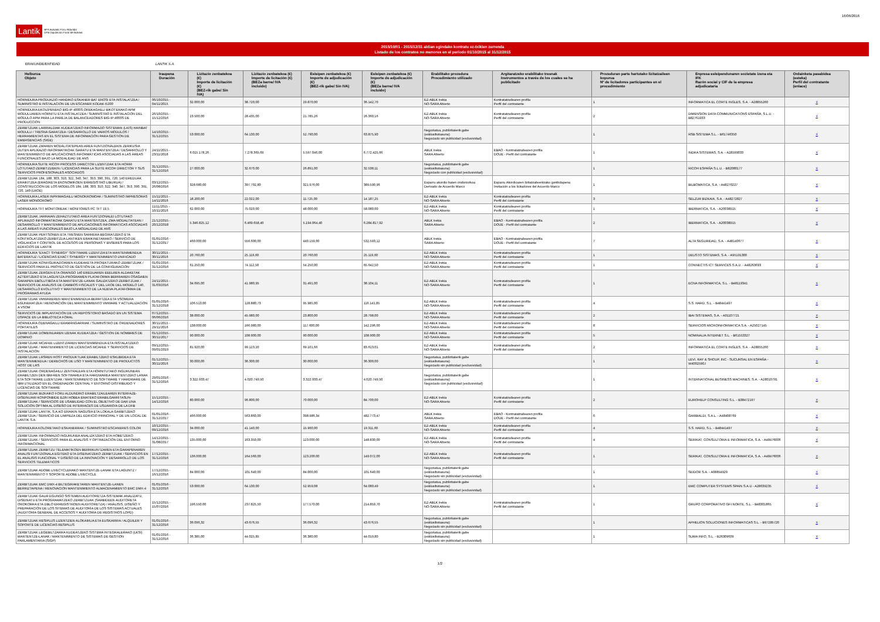16/06/2016
Lantik BFA Bizkaiko Foru Aldundia
DFB Diputación Foral de Bizkaia
2015/10/01 - 2015/12/31 aldian egindako kontratu ez-txikien zerrenda
Listado de los contratos no menores en el período 01/10/2015 al 31/12/2015
ERAKUNDE/ENTIDAD LANTIK S.A.
| Helburua Objeto | Iraupena Duración | Lizitazio zenbatekoa (€) Importe de licitación (€) (BEZ-rik gabe/ Sin IVA) | Lizitazio zenbatekoa (€) Importe de licitación (€) (BEZa barne/ IVA incluido) | Esleipen zenbatekoa (€) Importe de adjudicación (€) (BEZ-rik gabe/ Sin IVA) | Esleipen zenbatekoa (€) Importe de adjudicación (€) (BEZa barne/ IVA incluido) | Erabilitako prozedura Procedimiento utilizado | Argitaratzeko erabilitako tresnak Instrumentos a través de los cuales se ha publicitado | Prozeduran parte hartutako lizitatzaileen kopurua Nº de licitadores participantes en el procedimiento | Enpresa esleipendunaren sozietate izena eta IFK Razón social y CIF de la empresa adjudicataria | Ordainketa pasabidea (esteka) Perfil del contratante (enlace) |
| --- | --- | --- | --- | --- | --- | --- | --- | --- | --- | --- |
| HORNIDURA PRODUKZIO HANDIKO ESKANER BAT EROSI ETA INSTALATZEA / SUMINISTRO E INSTALACION DE UN ESCANER KODAK i5200 | 06/10/2015 - 04/11/2015 | 32.000,00 | 38.720,00 | 29.870,00 | 36.142,70 | EZ-ABLK Irekia NO-SARA Abierto | Kontratatzailearen profila Perfil del contratante | 1 | INFORMATICA EL CORTE INGLES, S.A. - A28855260 | X |
| HORNIDURA EKOIZPENEKO BIG-IP 4000S OREKAGAILU BIKOTERAKO APM MODULUAREN HORNITU ETA INSTALATZEA / SUMINISTRO E INSTALACIÓN DEL MÓDULO APM PARA LA PAREJA DE BALANCEADORES BIG-IP 4000S DE PRODUCCIÓN | 26/10/2015 - 15/12/2016 | 23.500,00 | 28.435,00 | 21.785,26 | 26.360,16 | EZ-ABLK Irekia NO-SARA Abierto | Kontratatzailearen profila Perfil del contratante | 2 | DIMENSION DATA COMMUNICATIONS ESPAÑA, S.L.U. - B82761933 | X |
| ZERBITZUAK LARRIALDIAK KUDEATZEKO INFORMAZIO SISTEMAN (LKIS) HAINBAT MODULU / TRESNA GARATZEA / DESARROLLO DE VARIOS MÓDULOS / HERRAMIENTAS EN EL SISTEMA DE INFORMACIÓN PARA GESTIÓN DE EMERGENCIAS (SIGE) | 14/10/2015 - 31/12/2015 | 53.000,00 | 64.130,00 | 52.790,00 | 63.875,90 | Negoziatua, publizitaterik gabe (esklusibotasuna) Negociado sin publicidad (exclusividad) | | 1 | RSB SISTEMA S.L. - B61746350 | X |
| ZERBITZUAK ZMAREN MODALITATEPEAN AREA FUNTZIONALEKIN ZERIKUSIA DUTEN APLIKAZIO INFORMATIKOAK GARATU ETA MANTENTZEA / DESARROLLO Y MANTENIMIENTO DE APLICACIONES INFORMÁTICAS ASOCIADAS A LAS ÁREAS FUNCIONALES BAJO LA MODALIDAD DE ANS | 24/11/2015 - 23/11/2018 | 6.015.178,26 | 7.278.365,69 | 5.597.046,00 | 6.772.425,66 | ABLK Irekia SARA Abierto | EBAO - Kontratatzailearen profila DOUE - Perfil del contratante | 1 | INDRA SISTEMAS, S.A. - A28599033 | X |
| HORNIDURA SUITE RICOH PROCESS DIRECTOR LIZENTZIAK ETA HORRI LOTUTAKO ZERBITZUEKIN / LICENCIAS PARA LA SUITE RICOH DIRECTOR Y SUS SERVICIOS PROFESIONALES ASOCIADOS | 31/12/2015 - 31/12/2016 | 27.000,00 | 32.670,00 | 26.891,00 | 32.538,11 | Negoziatua, publizitaterik gabe (esklusibotasuna) Negociado con publicidad (exclusividad) | | 1 | RICOH ESPAÑA S.L.U. - B82080177 | X |
| ZERBITZUAK 184, 188, 303, 310, 322, 340, 347, 353, 390, 391, 720, 140 EREDUAK ERAIKITZEA (ERAGIKETA EKONOMIKOEN ERREGISTRO LIBURUA) / CONSTRUCCION DE LOS MODELOS 184, 188, 303, 310, 322, 340, 347, 353, 390, 391, 720, 140 (LROE) | 03/12/2015 - 26/08/2016 | 328.680,00 | 397.702,80 | 321.976,00 | 389.590,96 | Esparru akordio baten ondoriozkoa Derivado de Acuerdo Marco | Esparru Akordioaren lizitatzaileentzako gonbidapena Invitación a los licitadores del Acuerdo Marco | 1 | BILBOMATICA, S.A. - A48270227 | X |
| HORNIDURA LASER INPRIMAGAILU MONOKROMOAK / SUMINISTRO IMPRESORAS LASER MONOCROMO | 15/11/2015 - 14/11/2016 | 18.200,00 | 22.022,00 | 11.725,00 | 14.187,25 | EZ-ABLK Irekia NO-SARA Abierto | Kontratatzailearen profila Perfil del contratante | 3 | SELZUR BIZKAIA, S.A. - A48272827 | X |
| HORNIDURA TFT MONITOREAK / MONITORES PC TFT 19,5 | 11/11/2015 - 10/11/2016 | 62.000,00 | 75.020,00 | 48.000,00 | 58.080,00 | EZ-ABLK Irekia NO-SARA Abierto | Kontratatzailearen profila Perfil del contratante | 1 | IBERMATICA, S.A. - A20038915 | X |
| ZERBITZUAK JARRAIAN ZEHAZTUTAKO AREA FUNTZIONALEI LOTUTAKO APLIKAZIO INFORMATIKOAK GARATU ETA MANTENTZEA, ZMA MODALITATEAN / DESARROLLO Y MANTENIMIENTO DE APLICACIONES INFORMÁTICAS ASOCIADAS A LAS ÁREAS FUNCIONALES BAJO LA MODALIDAD DE ANS | 21/12/2015 - 20/12/2018 | 5.346.825,12 | 6.469.658,40 | 5.194.064,40 | 6.284.817,92 | ABLK Irekia SARA Abierto | EBAO - Kontratatzailearen profila DOUE - Perfil del contratante | 2 | IBERMATICA, S.A. - A20038915 | X |
| ZERBITZUAK PERTSONEN ETA TRESNEN SARRERA BEGIRATZEKO ETA KONTROLATZEKO ZERBITZUA LANTIKEN ERAIKINETARAKO / SERVICIO DE VIGILANCIA Y CONTROL DE ACCESOS DE PERSONAS Y ENSERES PARA LOS EDIFICIOS DE LANTIK | 01/01/2016 - 31/12/2017 | 460.000,00 | 556.600,00 | 440.159,60 | 532.593,12 | ABLK Irekia SARA Abierto | EBAO - Kontratatzailearen profila DOUE - Perfil del contratante | 7 | ALTA SEGURIDAD, S.A. - A48140677 | X |
| HORNIDURA "EXACT SYNERGY" SOFTWARE LIZENTZIA ETA MANTENIMENDUA BATERATUZ / LICENCIAS EXACT SYNERGY Y MANTENIMIENTO UNIFICADO | 30/11/2015 - 30/11/2016 | 20.760,00 | 25.119,60 | 20.760,00 | 25.119,60 | EZ-ABLK Irekia NO-SARA Abierto | Kontratatzailearen profila Perfil del contratante | 1 | DEUSTO SISTEMAS, S.A. - A95191300 | X |
| ZERBITZUAK KONFIGURAZIOAREN KUDEAKETA PROIEKTURAKO ZERBITZUAK / SERVICIOS PARA EL PROYECTO DE GESTIÓN DE LA CONFIGURACIÓN | 01/01/2016 - 31/12/2016 | 61.250,00 | 74.112,50 | 54.250,00 | 65.642,50 | EZ-ABLK Irekia NO-SARA Abierto | Kontratatzailearen profila Perfil del contratante | 1 | CONNECTIS ICT SERVICES S.A.U. - A48263693 | X |
| ZERBITZUAK ZERGEN ETA ORAINGO 140 EREDUAREN EEELREN ALDAKETAK AZTERTZEKO ETA LAGUNTZA-PROGRAMEN PLATAFORMA BERRIAREN OSAGAIEN GARAPEN EBOLUTIBOA ETA MANTENTZE-LANAK GAUZATZEKO ZERBITZUAK / SERVICIOS DE ANÁLISIS DE CAMBIOS FISCALES Y DEL LROE DEL MODELO 140, DESARROLLO EVOLUTIVO Y MANTENIMIENTO DE LA NUEVA PLATAFORMA DE PROGRAMAS AYUDA | 24/11/2015 - 31/03/2016 | 34.695,00 | 41.980,95 | 31.491,00 | 38.104,11 | EZ-ABLK Irekia NO-SARA Abierto | Kontratatzailearen profila Perfil del contratante | 1 | ECNA INFORMATICA, S.L. - B48119341 | X |
| ZERBITZUAK VMWAREREN MANTENIMENDUA BERRITZEA ETA VSOMERA EGUNERATZEA / RENOVACIÓN DEL MANTENIMIENTO VMWARE Y ACTUALIZACIÓN A VSOM | 01/01/2016 - 31/12/2018 | 106.513,00 | 128.880,73 | 95.985,00 | 116.141,85 | EZ-ABLK Irekia NO-SARA Abierto | Kontratatzailearen profila Perfil del contratante | 4 | S.S. HARD, S.L. - B48441497 | X |
| SERVICIOS DE IMPLANTACIÓN DE UN REPOSITORIO BASADO EN UN SISTEMA DSPACE EN LA BIBLIOTECA FORAL | 07/12/2015 - 06/06/2016 | 38.000,00 | 45.980,00 | 23.800,00 | 28.798,00 | EZ-ABLK Irekia NO-SARA Abierto | Kontratatzailearen profila Perfil del contratante | 2 | IBAI SISTEMAS, S.A. - A01107721 | X |
| HORNIDURA ODENAGAILU ERAMANGARRIAK / SUMINISTRO DE ORDENADORES PORTATILES | 30/11/2015 - 29/11/2016 | 138.000,00 | 166.980,00 | 117.600,00 | 142.296,00 | EZ-ABLK Irekia NO-SARA Abierto | Kontratatzailearen profila Perfil del contratante | 8 | SERVICIOS MICROINFORMATICA S.A. - A25027145 | X |
| ZERBITZUAK DOMEINUAREN IZENAK KUDEATZEA / GESTION DE NOMBRES DE DOMINIO | 01/12/2015 - 30/11/2017 | 90.000,00 | 108.900,00 | 90.000,00 | 108.900,00 | EZ-ABLK Irekia NO-SARA Abierto | Kontratatzailearen profila Perfil del contratante | 5 | NOMINALIA INTERNET S.L. - B61553327 | X |
| ZERBITZUAK MCAFEE LIZENTZIAREN MANTENIMENDUA ETA INSTALATZEKO ZERBITZUAK / MANTENIMIENTO DE LICENCIAS MCAFEE Y SERVICIOS DE INSTALACIÓN | 09/12/2015 - 09/01/2019 | 81.920,00 | 99.123,20 | 69.101,66 | 83.613,01 | EZ-ABLK Irekia NO-SARA Abierto | Kontratatzailearen profila Perfil del contratante | 2 | INFORMATICA EL CORTE INGLES, S.A. - A28855260 | X |
| ZERBITZUAK LRSREN HOST PRODUKTUAK ERABILTZEKO ESKUBIDEA ETA MANTENIMENDUA / DERECHOS DE USO Y MANTENIMIENTO DE PRODUCTOS HOST DE LRS | 01/12/2015 - 30/11/2016 | 30.000,00 | 36.300,00 | 30.000,00 | 36.300,00 | Negoziatua, publizitaterik gabe (esklusibotasuna) Negociado sin publicidad (exclusividad) | | 1 | LEVI, RAY & SHOUP, INC - SUCURSAL EN ESPAÑA - W4002590J | X |
| ZERBITZUAK ORDENAGAILU ZENTRALEAN ETA HORNITUTAKO INGURUNEAN ERABILTZEN DEN IBM-REN SOFTWAREA ETA HARDWAREA MANTENTZEKO LANAK ETA SOFTWARE LIZENTZIAK / MANTENIMIENTO DE SOFTWARE Y HARDWARE DE IBM UTILIZADO EN EL ORDENADOR CENTRAL Y ENTORNO DISTRIBUIDO Y LICENCIAS DE SOFTWARE | 29/01/2016 - 31/12/2016 | 3.322.933,47 | 4.020.749,50 | 3.322.933,47 | 4.020.749,50 | Negoziatua, publizitaterik gabe (esklusibotasuna) Negociado con publicidad (exclusividad) | | 1 | INTERNATIONAL BUSINESS MACHINES, S.A. - A28010791 | X |
| ZERBITZUAK BIZKAIKO FORU ALDUNDIKO ERABILTZAILEAREN INTERFAZE-DISEINUARI KONPONBIDE EZIN HOBEA EMATEKO ERABILGARRITASUN-ZERBITZUAK / SERVICIOS DE USABILIDAD CON EL OBJETIVO DE DAR UNA SOLUCIÓN ÓPTIMA AL DISEÑO DE INTERFACES DE USUARIO/A DE LA DFB | 15/12/2015 - 14/12/2016 | 80.000,00 | 96.800,00 | 70.000,00 | 84.700,00 | EZ-ABLK Irekia NO-SARA Abierto | Kontratatzailearen profila Perfil del contratante | 2 | EUROHELP CONSULTING S.L. - B38472197 | X |
| ZERBITZUAK LANTIK, S.A.KO ERAIKIN NAGUSIA ETA LOKALA GARBITZEKO ZERBITZUA / SERVICIO DE LIMPIEZA DEL EDIFICIO PRINCIPAL Y DE UN LOCAL DE LANTIK S.A. | 01/01/2016 - 31/12/2017 | 466.000,00 | 563.860,00 | 398.986,34 | 482.773,47 | ABLK Irekia SARA Abierto | EBAO - Kontratatzailearen profila DOUE - Perfil del contratante | 6 | GARBIALDI, S.A.L. - A48408769 | X |
| HORNIDURA KOLORETAKO ESKANERRAK / SUMINISTRO ESCANERES COLOR | 10/12/2015 - 09/12/2016 | 34.000,00 | 41.140,00 | 15.960,00 | 19.311,60 | EZ-ABLK Irekia NO-SARA Abierto | Kontratatzailearen profila Perfil del contratante | 4 | S.S. HARD, S.L. - B48441497 | X |
| ZERBITZUAK INFORMAZIO INGURUNEA ANALIZATZEKO ETA HOBETZEKO ZERBITZUAK / SERVICIOS PARA EL ANÁLISIS Y OPTIMIZACIÓN DEL ENTORNO INFORMACIONAL | 14/12/2015 - 31/08/2017 | 135.000,00 | 163.350,00 | 123.000,00 | 148.830,00 | EZ-ABLK Irekia NO-SARA Abierto | Kontratatzailearen profila Perfil del contratante | 4 | SERIKAT, CONSULTORIA E INFORMATICA, S.A. - A48476006 | X |
| ZERBITZUAK ZERBITZU TELEMATIKOEN BERRIKUNTZAREN ETA GARAPENAREN ANALISI FUNTZIONALA EGITEKO ETA DISEINATZEKO ZERBITZUAK / SERVICIOS EN EL ANÁLISIS FUNCIONAL Y DISEÑO DE LA INNOVACIÓN Y DESARROLLO DE LOS SERVICIOS TELEMÁTICOS | 17/12/2015 - 31/12/2016 | 136.000,00 | 164.560,00 | 123.200,00 | 149.072,00 | EZ-ABLK Irekia NO-SARA Abierto | Kontratatzailearen profila Perfil del contratante | 1 | SERIKAT, CONSULTORIA E INFORMATICA, S.A. - A48476006 | X |
| ZERBITZUAK ADOBE LIVECYCLERAKO MANTENTZE-LANAK ETA LAGUNTZ / MANTENIMIENTO Y SOPORTE ADOBE LIVECYCLE | 17/12/2015 - 16/12/2016 | 84.000,00 | 101.640,00 | 84.000,00 | 101.640,00 | Negoziatua, publizitaterik gabe (esklusibotasuna) Negociado sin publicidad (exclusividad) | | 1 | SEIDOR S.A. - A08854929 | X |
| ZERBITZUAK EMC DMX-4 BILTEGIRAKETAREN MANTENTZE-LANEN BERRIZTAPENA / RENOVACIÓN MANTENIMIENTO ALMACENAMIENTO EMC DMX-4 | 01/01/2016 - 31/12/2016 | 53.000,00 | 64.130,00 | 52.959,08 | 64.080,49 | Negoziatua, publizitaterik gabe (esklusibotasuna) Negociado sin publicidad (exclusividad) | | 1 | EMC COMPUTER SYSTEMS SPAIN S.A.U - A28639235 | X |
| ZERBITZUAK GAUR EGUNGO SISTEMEN AUDITORETZA-SISTEMAK ANALIZATU, DISEINATU ETA PROGRAMATZEKO ZERBITZUAK (SARBIDEEN AUDITORETA OROKORRA ETA DBLO ERREGISTROEN AUDITORETZA) / ANÁLISIS, DISEÑO Y PREPARACIÓN DE LOS SITEMAS DE AUDITORÍA DE LOS SISTEMAS ACTUALES (AUDITORÍA GENERAL DE ACCESOS Y AUDITORÍA DE REGISTROS LOPD) | 15/12/2015 - 15/07/2016 | 196.550,00 | 237.825,50 | 177.570,00 | 214.859,70 | EZ-ABLK Irekia NO-SARA Abierto | Kontratatzailearen profila Perfil del contratante | 1 | GRUPO CORPORATIVO GFI NORTE, S.L. - B48301865 | X |
| ZERBITZUAK RESIPLUS LIZENTZIEN ALOKAIRUA ETA EUSKARRIA / ALQUILER Y SOPORTE DE LICENCIAS RESIPLUS | 01/01/2016 - 31/12/2016 | 36.096,32 | 43.676,55 | 36.096,32 | 43.676,55 | Negoziatua, publizitaterik gabe (esklusibotasuna) Negociado sin publicidad (exclusividad) | | 1 | APHELION SOLUCIONES INFORMATICAS S.L. - B97285720 | X |
| ZERBITZUAK LEGEBILTZARRA KUDEATZEKO SISTEMA INTEGRALERAKO (LKSI) MANTENTZE-LANAK / MANTENIMIENTO DE SISTEMAS DE GESTION PARLAMENTARIA (SIGP) | 01/01/2016 - 31/12/2016 | 36.385,00 | 44.025,85 | 36.380,00 | 44.019,80 | Negoziatua, publizitaterik gabe (esklusibotasuna) Negociado sin publicidad (exclusividad) | | 1 | SUMA INFO, S.L. - B26309609 | X |
1/2